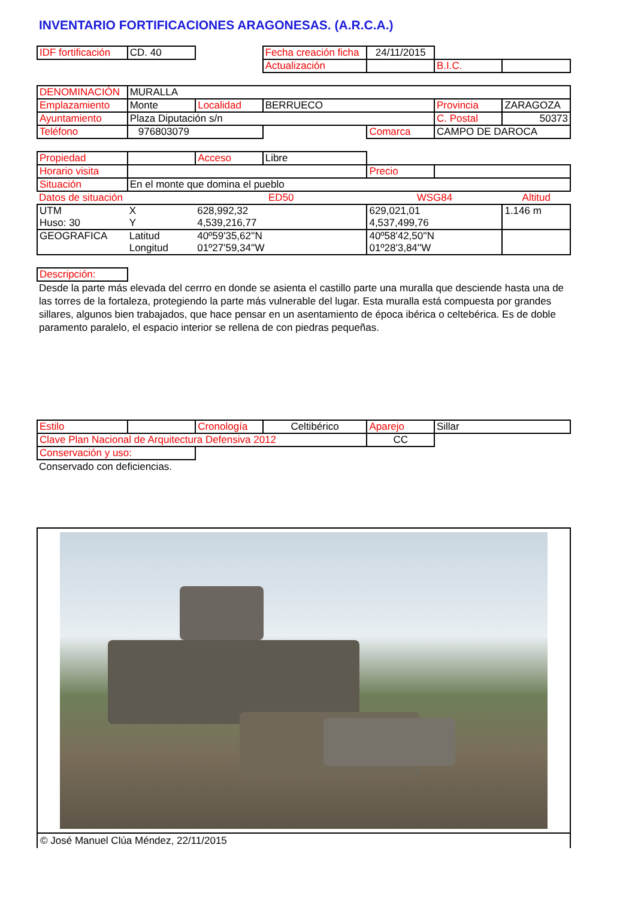INVENTARIO FORTIFICACIONES ARAGONESAS. (A.R.C.A.)
| IDF fortificación | CD. 40 | | Fecha creación ficha | 24/11/2015 | | |
| | | | Actualización | | B.I.C. | |
| DENOMINACIÓN | MURALLA | | | | | |
| Emplazamiento | Monte | Localidad | BERRUECO | | Provincia | ZARAGOZA |
| Ayuntamiento | Plaza Diputación s/n | | | | C. Postal | 50373 |
| Teléfono | 976803079 | | | Comarca | CAMPO DE DAROCA | |
| Propiedad | | Acceso | Libre | | | |
| Horario visita | | | | Precio | | |
| Situación | En el monte que domina el pueblo | | | | | |
| Datos de situación | | ED50 | | WSG84 | | Altitud |
| UTM | X | 628,992,32 | | 629,021,01 | | 1.146 m |
| Huso: 30 | Y | 4,539,216,77 | | 4,537,499,76 | | |
| GEOGRAFICA | Latitud | 40º59'35,62''N | | 40º58'42,50''N | | |
| | Longitud | 01º27'59,34''W | | 01º28'3,84''W | | |
| Descripción: | | | | | | |
Desde la parte más elevada del cerrro en donde se asienta el castillo parte una muralla que desciende hasta una de las torres de la fortaleza, protegiendo la parte más vulnerable del lugar. Esta muralla está compuesta por grandes sillares, algunos bien trabajados, que hace pensar en un asentamiento de época ibérica o celtebérica. Es de doble paramento paralelo, el espacio interior se rellena de con piedras pequeñas.
| Estilo | | Cronología | Celtibérico | Aparejo | Sillar | |
| Clave Plan Nacional de Arquitectura Defensiva 2012 | | | | CC | | |
| Conservación y uso: | | | | | | |
Conservado con deficiencias.
© José Manuel Clúa Méndez, 22/11/2015